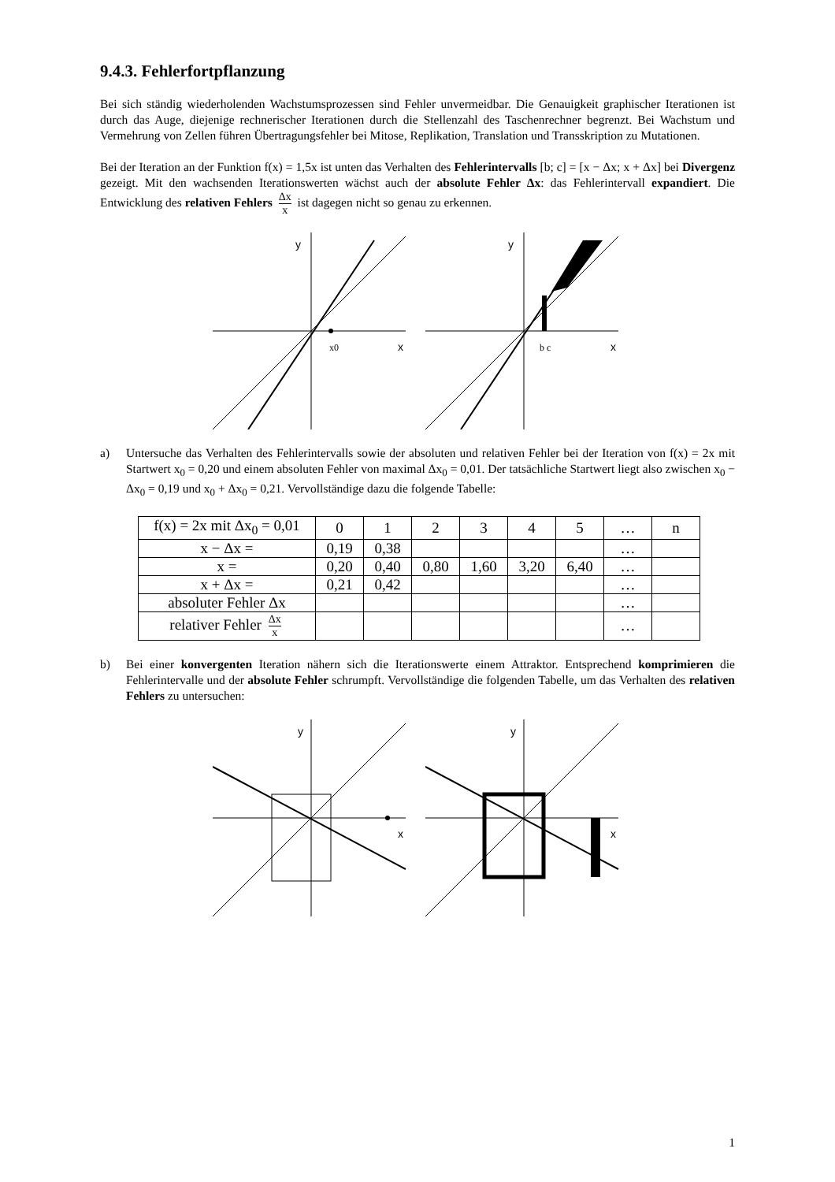9.4.3. Fehlerfortpflanzung
Bei sich ständig wiederholenden Wachstumsprozessen sind Fehler unvermeidbar. Die Genauigkeit graphischer Iterationen ist durch das Auge, diejenige rechnerischer Iterationen durch die Stellenzahl des Taschenrechner begrenzt. Bei Wachstum und Vermehrung von Zellen führen Übertragungsfehler bei Mitose, Replikation, Translation und Transskription zu Mutationen.
Bei der Iteration an der Funktion f(x) = 1,5x ist unten das Verhalten des Fehlerintervalls [b; c] = [x − Δx; x + Δx] bei Divergenz gezeigt. Mit den wachsenden Iterationswerten wächst auch der absolute Fehler Δx: das Fehlerintervall expandiert. Die Entwicklung des relativen Fehlers Δx x ist dagegen nicht so genau zu erkennen.
y
x
x0
y
x
b c
a) Untersuche das Verhalten des Fehlerintervalls sowie der absoluten und relativen Fehler bei der Iteration von f(x) = 2x mit Startwert x<sub>0</sub> = 0,20 und einem absoluten Fehler von maximal Δx<sub>0</sub> = 0,01. Der tatsächliche Startwert liegt also zwischen x<sub>0</sub> − Δx<sub>0</sub> = 0,19 und x<sub>0</sub> + Δx<sub>0</sub> = 0,21. Vervollständige dazu die folgende Tabelle:
| f(x) = 2x mit Δx<sub>0</sub> = 0,01 | 0 | 1 | 2 | 3 | 4 | 5 | … | n |
| x − Δx = | 0,19 | 0,38 | | | | | … | |
| x = | 0,20 | 0,40 | 0,80 | 1,60 | 3,20 | 6,40 | … | |
| x + Δx = | 0,21 | 0,42 | | | | | … | |
| absoluter Fehler Δx | | | | | | | … | |
| relativer Fehler Δx x | | | | | | | … | |
b) Bei einer konvergenten Iteration nähern sich die Iterationswerte einem Attraktor. Entsprechend komprimieren die Fehlerintervalle und der absolute Fehler schrumpft. Vervollständige die folgenden Tabelle, um das Verhalten des relativen Fehlers zu untersuchen:
y
x
y
x
1